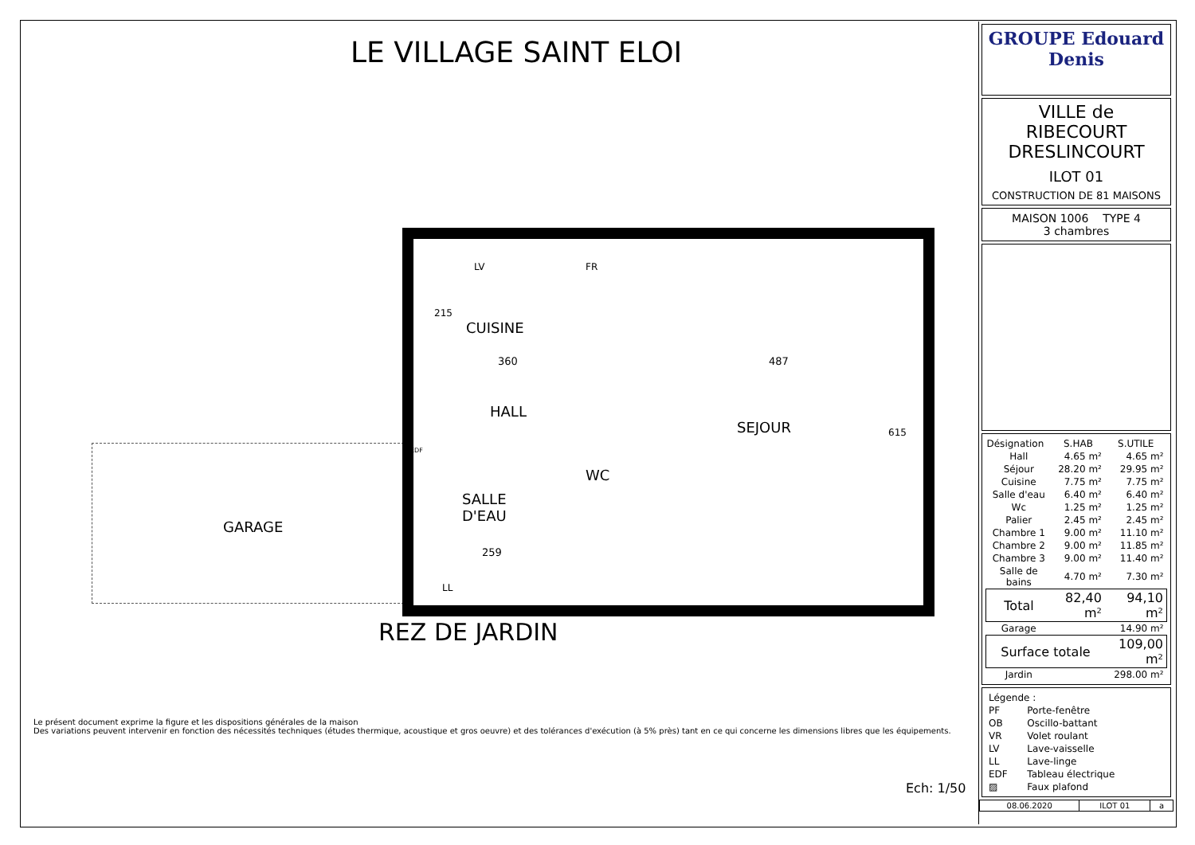LE VILLAGE SAINT ELOI
GARAGE
CUISINE
LV FR
360 487
HALL
SEJOUR
SALLE
D'EAU
WC
259
LL
EDF
215
615
REZ DE JARDIN
Le présent document exprime la figure et les dispositions générales de la maison
Des variations peuvent intervenir en fonction des nécessités techniques (études thermique, acoustique et gros oeuvre) et des tolérances d'exécution (à 5% près) tant en ce qui concerne les dimensions libres que les équipements.
Ech: 1/50
GROUPE Edouard Denis
VILLE de
RIBECOURT
DRESLINCOURT
ILOT 01
CONSTRUCTION DE 81 MAISONS
MAISON 1006 TYPE 4
3 chambres
| Désignation | S.HAB | S.UTILE |
| --- | --- | --- |
| Hall | 4.65 m² | 4.65 m² |
| Séjour | 28.20 m² | 29.95 m² |
| Cuisine | 7.75 m² | 7.75 m² |
| Salle d'eau | 6.40 m² | 6.40 m² |
| Wc | 1.25 m² | 1.25 m² |
| Palier | 2.45 m² | 2.45 m² |
| Chambre 1 | 9.00 m² | 11.10 m² |
| Chambre 2 | 9.00 m² | 11.85 m² |
| Chambre 3 | 9.00 m² | 11.40 m² |
| Salle de bains | 4.70 m² | 7.30 m² |
| Total | 82,40 m² | 94,10 m² |
| Garage | | 14.90 m² |
| Surface totale | | 109,00 m² |
| Jardin | | 298.00 m² |
| Légende : | |
| PF | Porte-fenêtre |
| OB | Oscillo-battant |
| VR | Volet roulant |
| LV | Lave-vaisselle |
| LL | Lave-linge |
| EDF | Tableau électrique |
| ▨ | Faux plafond |
| 08.06.2020 | ILOT 01 | a |